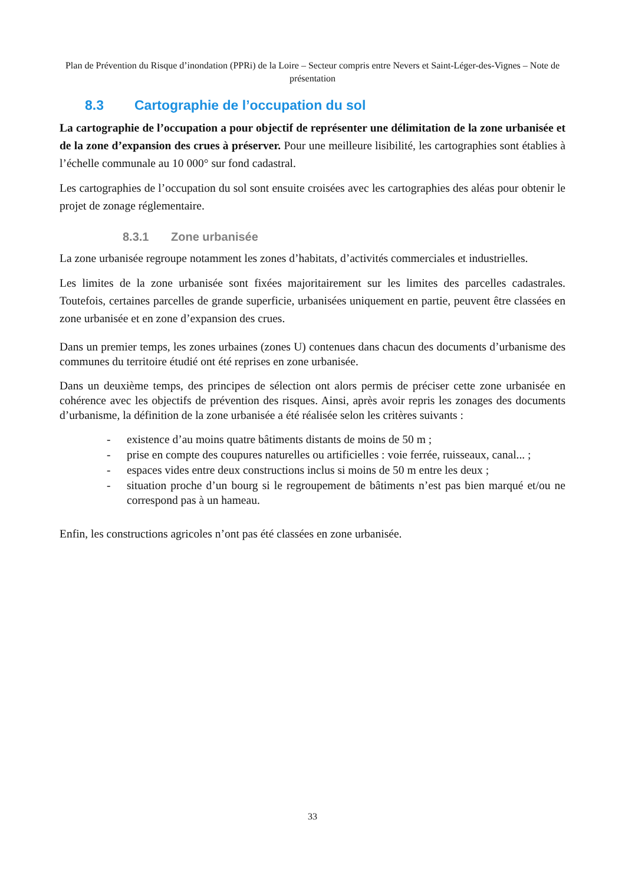Plan de Prévention du Risque d’inondation (PPRi) de la Loire – Secteur compris entre Nevers et Saint-Léger-des-Vignes – Note de présentation
8.3 Cartographie de l’occupation du sol
La cartographie de l’occupation a pour objectif de représenter une délimitation de la zone urbanisée et de la zone d’expansion des crues à préserver. Pour une meilleure lisibilité, les cartographies sont établies à l’échelle communale au 10 000° sur fond cadastral.
Les cartographies de l’occupation du sol sont ensuite croisées avec les cartographies des aléas pour obtenir le projet de zonage réglementaire.
8.3.1 Zone urbanisée
La zone urbanisée regroupe notamment les zones d’habitats, d’activités commerciales et industrielles.
Les limites de la zone urbanisée sont fixées majoritairement sur les limites des parcelles cadastrales. Toutefois, certaines parcelles de grande superficie, urbanisées uniquement en partie, peuvent être classées en zone urbanisée et en zone d’expansion des crues.
Dans un premier temps, les zones urbaines (zones U) contenues dans chacun des documents d’urbanisme des communes du territoire étudié ont été reprises en zone urbanisée.
Dans un deuxième temps, des principes de sélection ont alors permis de préciser cette zone urbanisée en cohérence avec les objectifs de prévention des risques. Ainsi, après avoir repris les zonages des documents d’urbanisme, la définition de la zone urbanisée a été réalisée selon les critères suivants :
- existence d’au moins quatre bâtiments distants de moins de 50 m ;
- prise en compte des coupures naturelles ou artificielles : voie ferrée, ruisseaux, canal... ;
- espaces vides entre deux constructions inclus si moins de 50 m entre les deux ;
- situation proche d’un bourg si le regroupement de bâtiments n’est pas bien marqué et/ou ne correspond pas à un hameau.
Enfin, les constructions agricoles n’ont pas été classées en zone urbanisée.
33